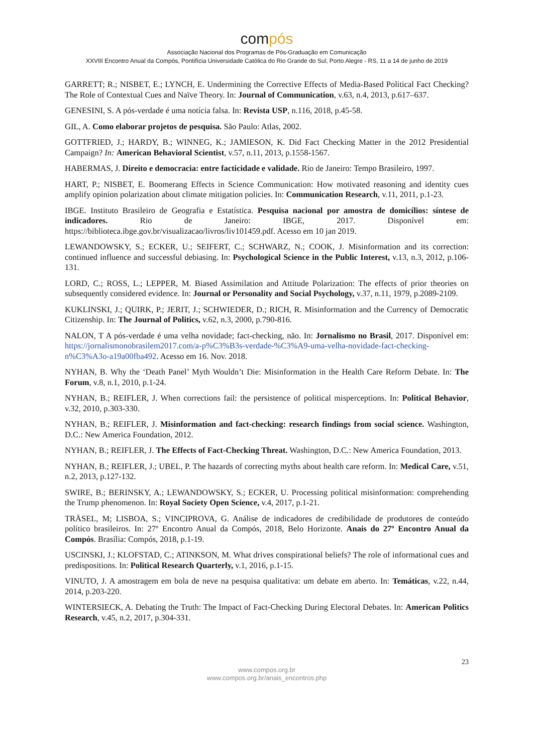compós
Associação Nacional dos Programas de Pós-Graduação em Comunicação
XXVIII Encontro Anual da Compós, Pontifícia Universidade Católica do Rio Grande do Sul, Porto Alegre - RS, 11 a 14 de junho de 2019
GARRETT; R.; NISBET, E.; LYNCH, E. Undermining the Corrective Effects of Media-Based Political Fact Checking? The Role of Contextual Cues and Naïve Theory. In: Journal of Communication, v.63, n.4, 2013, p.617–637.
GENESINI, S. A pós-verdade é uma notícia falsa. In: Revista USP, n.116, 2018, p.45-58.
GIL, A. Como elaborar projetos de pesquisa. São Paulo: Atlas, 2002.
GOTTFRIED, J.; HARDY, B.; WINNEG, K.; JAMIESON, K. Did Fact Checking Matter in the 2012 Presidential Campaign? In: American Behavioral Scientist, v.57, n.11, 2013, p.1558-1567.
HABERMAS, J. Direito e democracia: entre facticidade e validade. Rio de Janeiro: Tempo Brasileiro, 1997.
HART, P.; NISBET, E. Boomerang Effects in Science Communication: How motivated reasoning and identity cues amplify opinion polarization about climate mitigation policies. In: Communication Research, v.11, 2011, p.1-23.
IBGE. Instituto Brasileiro de Geografia e Estatística. Pesquisa nacional por amostra de domicílios: síntese de indicadores. Rio de Janeiro: IBGE, 2017. Disponível em: https://biblioteca.ibge.gov.br/visualizacao/livros/liv101459.pdf. Acesso em 10 jan 2019.
LEWANDOWSKY, S.; ECKER, U.; SEIFERT, C.; SCHWARZ, N.; COOK, J. Misinformation and its correction: continued influence and successful debiasing. In: Psychological Science in the Public Interest, v.13, n.3, 2012, p.106-131.
LORD, C.; ROSS, L.; LEPPER, M. Biased Assimilation and Attitude Polarization: The effects of prior theories on subsequently considered evidence. In: Journal or Personality and Social Psychology, v.37, n.11, 1979, p.2089-2109.
KUKLINSKI, J.; QUIRK, P.; JERIT, J.; SCHWIEDER, D.; RICH, R. Misinformation and the Currency of Democratic Citizenship. In: The Journal of Politics, v.62, n.3, 2000, p.790-816.
NALON, T A pós-verdade é uma velha novidade; fact-checking, não. In: Jornalismo no Brasil, 2017. Disponível em: https://jornalismonobrasilem2017.com/a-p%C3%B3s-verdade-%C3%A9-uma-velha-novidade-fact-checking-n%C3%A3o-a19a00fba492. Acesso em 16. Nov. 2018.
NYHAN, B. Why the ‘Death Panel’ Myth Wouldn’t Die: Misinformation in the Health Care Reform Debate. In: The Forum, v.8, n.1, 2010, p.1-24.
NYHAN, B.; REIFLER, J. When corrections fail: the persistence of political misperceptions. In: Political Behavior, v.32, 2010, p.303-330.
NYHAN, B.; REIFLER, J. Misinformation and fact-checking: research findings from social science. Washington, D.C.: New America Foundation, 2012.
NYHAN, B.; REIFLER, J. The Effects of Fact-Checking Threat. Washington, D.C.: New America Foundation, 2013.
NYHAN, B.; REIFLER, J.; UBEL, P. The hazards of correcting myths about health care reform. In: Medical Care, v.51, n.2, 2013, p.127-132.
SWIRE, B.; BERINSKY, A.; LEWANDOWSKY, S.; ECKER, U. Processing political misinformation: comprehending the Trump phenomenon. In: Royal Society Open Science, v.4, 2017, p.1-21.
TRÄSEL, M; LISBOA, S.; VINCIPROVA, G. Análise de indicadores de credibilidade de produtores de conteúdo político brasileiros. In: 27º Encontro Anual da Compós, 2018, Belo Horizonte. Anais do 27º Encontro Anual da Compós. Brasília: Compós, 2018, p.1-19.
USCINSKI, J.; KLOFSTAD, C.; ATINKSON, M. What drives conspirational beliefs? The role of informational cues and predispositions. In: Political Research Quarterly, v.1, 2016, p.1-15.
VINUTO, J. A amostragem em bola de neve na pesquisa qualitativa: um debate em aberto. In: Temáticas, v.22, n.44, 2014, p.203-220.
WINTERSIECK, A. Debating the Truth: The Impact of Fact-Checking During Electoral Debates. In: American Politics Research, v.45, n.2, 2017, p.304-331.
23
www.compos.org.br
www.compos.org.br/anais_encontros.php